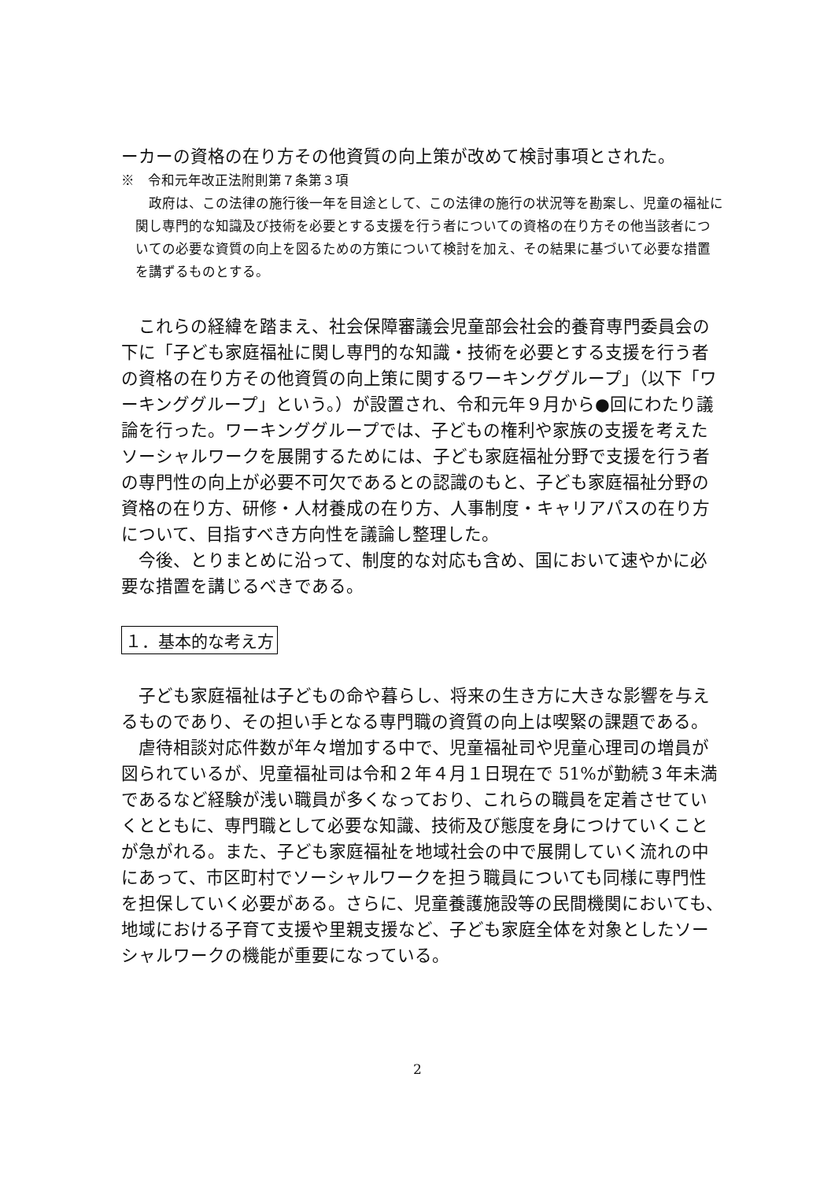ーカーの資格の在り方その他資質の向上策が改めて検討事項とされた。
※　令和元年改正法附則第７条第３項
　政府は、この法律の施行後一年を目途として、この法律の施行の状況等を勘案し、児童の福祉に関し専門的な知識及び技術を必要とする支援を行う者についての資格の在り方その他当該者についての必要な資質の向上を図るための方策について検討を加え、その結果に基づいて必要な措置を講ずるものとする。
　これらの経緯を踏まえ、社会保障審議会児童部会社会的養育専門委員会の下に「子ども家庭福祉に関し専門的な知識・技術を必要とする支援を行う者の資格の在り方その他資質の向上策に関するワーキンググループ」（以下「ワーキンググループ」という。）が設置され、令和元年９月から●回にわたり議論を行った。ワーキンググループでは、子どもの権利や家族の支援を考えたソーシャルワークを展開するためには、子ども家庭福祉分野で支援を行う者の専門性の向上が必要不可欠であるとの認識のもと、子ども家庭福祉分野の資格の在り方、研修・人材養成の在り方、人事制度・キャリアパスの在り方について、目指すべき方向性を議論し整理した。
　今後、とりまとめに沿って、制度的な対応も含め、国において速やかに必要な措置を講じるべきである。
１．基本的な考え方
　子ども家庭福祉は子どもの命や暮らし、将来の生き方に大きな影響を与えるものであり、その担い手となる専門職の資質の向上は喫緊の課題である。
　虐待相談対応件数が年々増加する中で、児童福祉司や児童心理司の増員が図られているが、児童福祉司は令和２年４月１日現在で 51%が勤続３年未満であるなど経験が浅い職員が多くなっており、これらの職員を定着させていくとともに、専門職として必要な知識、技術及び態度を身につけていくことが急がれる。また、子ども家庭福祉を地域社会の中で展開していく流れの中にあって、市区町村でソーシャルワークを担う職員についても同様に専門性を担保していく必要がある。さらに、児童養護施設等の民間機関においても、地域における子育て支援や里親支援など、子ども家庭全体を対象としたソーシャルワークの機能が重要になっている。
2